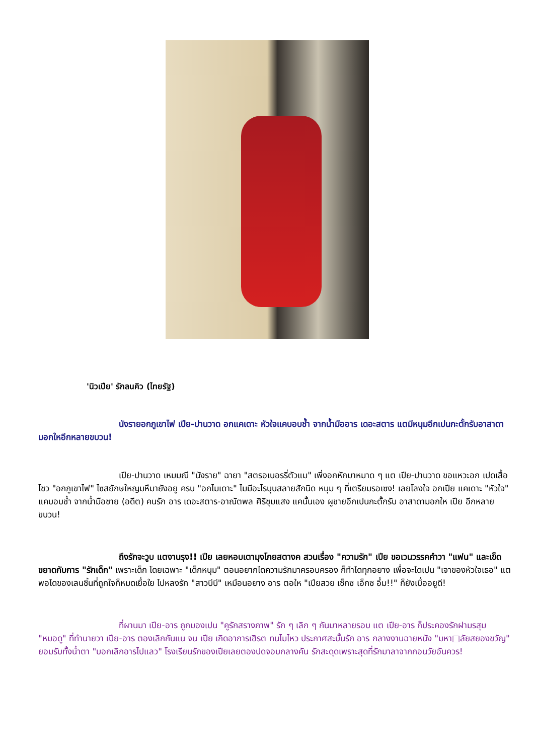'นิวเปีย' รักลนคิว (ไทยรัฐ)
นังรายอกภูเขาไฟ เปีย-ปานวาด อกแคเดาะ หัวใจแคบอบช้ำ จากน้ำมืออาร เดอะสตาร แตมีหนุมอีกเปนกะตั้กรับอาสาดามอกใหอีกหลายขบวน!
เปีย-ปานวาด เหมมณี "นังราย" ฉายา "สตรอเบอรรี่ตัวแม" เพิ่งอกหักมาหมาด ๆ แต เปีย-ปานวาด ขอแหวะอก เปดเสื้อโชว "อกภูเขาไฟ" ไซสยักษใหญมหึมายังอยู ครบ "อกไมเดาะ" ไมมีอะไรบุบสลายสักนิด หนุม ๆ ที่เตรียมรอเซง! เลยโลงใจ อกเปีย แคเดาะ "หัวใจ" แคบอบช้ำ จากน้ำมือชาย (อดีต) คนรัก อาร เดอะสตาร-อาณัตพล ศิริชุมแสง แคนั้นเอง ผูชายอีกเปนกะตั้กรับ อาสาดามอกให เปีย อีกหลายขบวน!
ถึงรักจะวูบ แตงานรุง!! เปีย เลยหอบเตามุงโกยสตางค สวนเรื่อง "ความรัก" เปีย ขอเวนวรรคคำวา "แฟน" และเข็ดขยาดกับการ "รักเด็ก" เพราะเด็ก โดยเฉพาะ "เด็กหนุม" ตอนอยากไดความรักมาครอบครอง ก็ทำไดทุกอยาง เพื่อจะไดเปน "เจาของหัวใจเธอ" แตพอไดของเลนชิ้นที่ถูกใจก็หมดเยื่อใย ไปหลงรัก "สาวบีบี" เหมือนอยาง อาร ตอให "เปียสวย เซ็กซ เอ็กซ อึ๋ม!!" ก็ยังเบื่ออยูดี!
ที่ผานมา เปีย-อาร ถูกมองเปน "คูรักสรางภาพ" รัก ๆ เลิก ๆ กันมาหลายรอบ แต เปีย-อาร ก็ประคองรักฝามรสุม "หมอดู" ที่ทำนายวา เปีย-อาร ตองเลิกกันแน จน เปีย เกิดอาการเฮิรต ทนไมไหว ประกาศสะบั้นรัก อาร กลางงานฉายหนัง "มหา□ลัยสยองขวัญ" ยอมรับทั้งน้ำตา "บอกเลิกอารไปแลว" โรงเรียนรักของเปียเลยตองปดจอบกลางคัน รักสะดุดเพราะสุดที่รักมาลาจากกอนวัยอันควร!